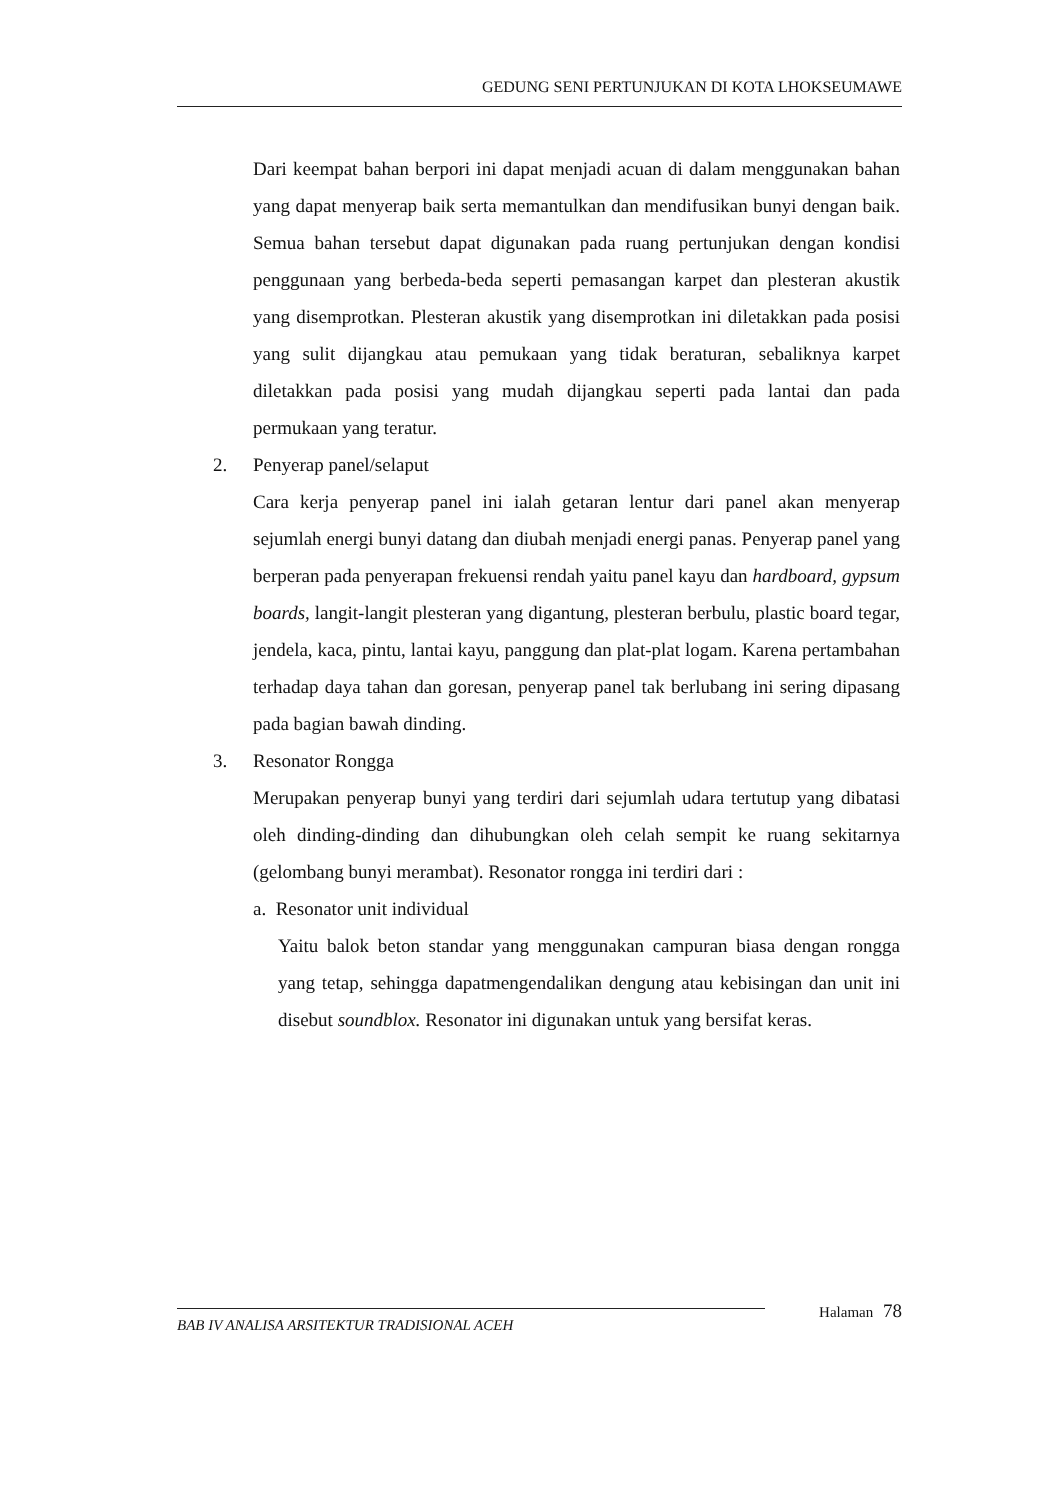GEDUNG SENI PERTUNJUKAN DI KOTA LHOKSEUMAWE
Dari keempat bahan berpori ini dapat menjadi acuan di dalam menggunakan bahan yang dapat menyerap baik serta memantulkan dan mendifusikan bunyi dengan baik. Semua bahan tersebut dapat digunakan pada ruang pertunjukan dengan kondisi penggunaan yang berbeda-beda seperti pemasangan karpet dan plesteran akustik yang disemprotkan. Plesteran akustik yang disemprotkan ini diletakkan pada posisi yang sulit dijangkau atau pemukaan yang tidak beraturan, sebaliknya karpet diletakkan pada posisi yang mudah dijangkau seperti pada lantai dan pada permukaan yang teratur.
2. Penyerap panel/selaput
Cara kerja penyerap panel ini ialah getaran lentur dari panel akan menyerap sejumlah energi bunyi datang dan diubah menjadi energi panas. Penyerap panel yang berperan pada penyerapan frekuensi rendah yaitu panel kayu dan hardboard, gypsum boards, langit-langit plesteran yang digantung, plesteran berbulu, plastic board tegar, jendela, kaca, pintu, lantai kayu, panggung dan plat-plat logam. Karena pertambahan terhadap daya tahan dan goresan, penyerap panel tak berlubang ini sering dipasang pada bagian bawah dinding.
3. Resonator Rongga
Merupakan penyerap bunyi yang terdiri dari sejumlah udara tertutup yang dibatasi oleh dinding-dinding dan dihubungkan oleh celah sempit ke ruang sekitarnya (gelombang bunyi merambat). Resonator rongga ini terdiri dari :
a. Resonator unit individual
Yaitu balok beton standar yang menggunakan campuran biasa dengan rongga yang tetap, sehingga dapatmengendalikan dengung atau kebisingan dan unit ini disebut soundblox. Resonator ini digunakan untuk yang bersifat keras.
Halaman 78
BAB IV ANALISA ARSITEKTUR TRADISIONAL ACEH